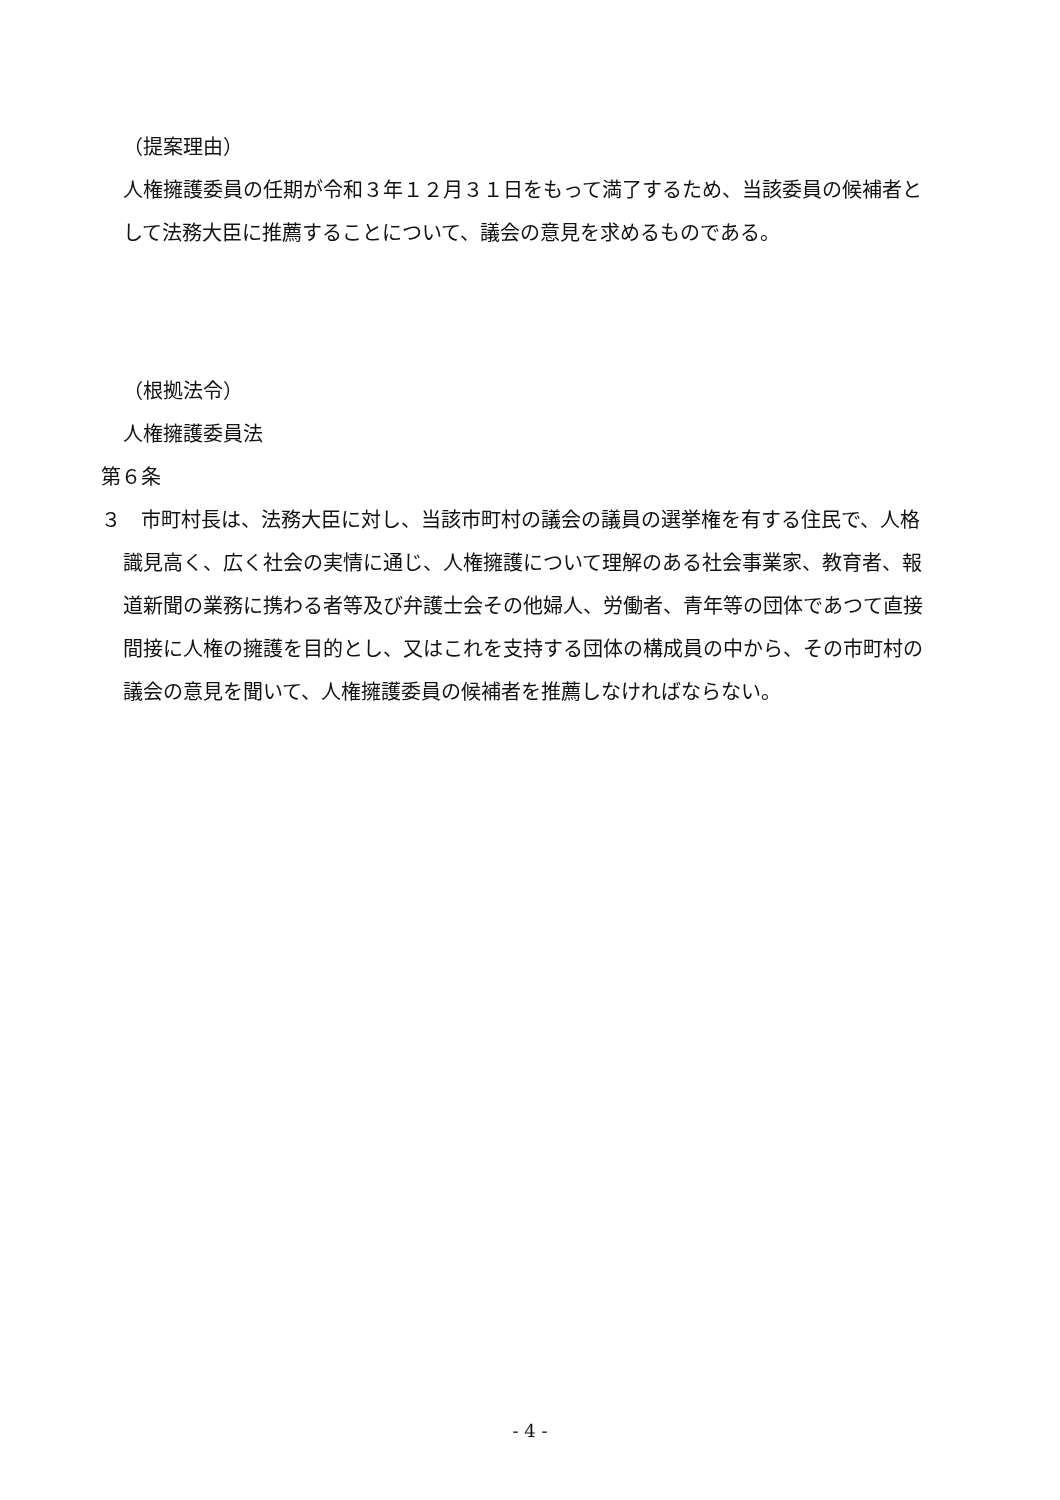（提案理由）
人権擁護委員の任期が令和３年１２月３１日をもって満了するため、当該委員の候補者として法務大臣に推薦することについて、議会の意見を求めるものである。
（根拠法令）
人権擁護委員法
第６条
３　市町村長は、法務大臣に対し、当該市町村の議会の議員の選挙権を有する住民で、人格識見高く、広く社会の実情に通じ、人権擁護について理解のある社会事業家、教育者、報道新聞の業務に携わる者等及び弁護士会その他婦人、労働者、青年等の団体であつて直接間接に人権の擁護を目的とし、又はこれを支持する団体の構成員の中から、その市町村の議会の意見を聞いて、人権擁護委員の候補者を推薦しなければならない。
- 4 -